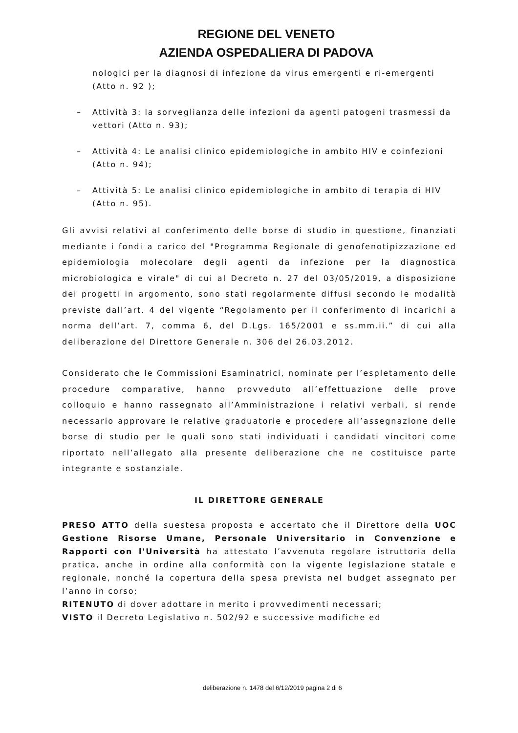REGIONE DEL VENETO
AZIENDA OSPEDALIERA DI PADOVA
nologici per la diagnosi di infezione da virus emergenti e ri-emergenti (Atto n. 92 );
– Attività 3: la sorveglianza delle infezioni da agenti patogeni trasmessi da vettori (Atto n. 93);
– Attività 4: Le analisi clinico epidemiologiche in ambito HIV e coinfezioni (Atto n. 94);
– Attività 5: Le analisi clinico epidemiologiche in ambito di terapia di HIV (Atto n. 95).
Gli avvisi relativi al conferimento delle borse di studio in questione, finanziati mediante i fondi a carico del "Programma Regionale di genofenotipizzazione ed epidemiologia molecolare degli agenti da infezione per la diagnostica microbiologica e virale" di cui al Decreto n. 27 del 03/05/2019, a disposizione dei progetti in argomento, sono stati regolarmente diffusi secondo le modalità previste dall’art. 4 del vigente “Regolamento per il conferimento di incarichi a norma dell’art. 7, comma 6, del D.Lgs. 165/2001 e ss.mm.ii.” di cui alla deliberazione del Direttore Generale n. 306 del 26.03.2012.
Considerato che le Commissioni Esaminatrici, nominate per l’espletamento delle procedure comparative, hanno provveduto all’effettuazione delle prove colloquio e hanno rassegnato all’Amministrazione i relativi verbali, si rende necessario approvare le relative graduatorie e procedere all’assegnazione delle borse di studio per le quali sono stati individuati i candidati vincitori come riportato nell’allegato alla presente deliberazione che ne costituisce parte integrante e sostanziale.
IL DIRETTORE GENERALE
PRESO ATTO della suestesa proposta e accertato che il Direttore della UOC Gestione Risorse Umane, Personale Universitario in Convenzione e Rapporti con l'Università ha attestato l’avvenuta regolare istruttoria della pratica, anche in ordine alla conformità con la vigente legislazione statale e regionale, nonché la copertura della spesa prevista nel budget assegnato per l’anno in corso;
RITENUTO di dover adottare in merito i provvedimenti necessari;
VISTO il Decreto Legislativo n. 502/92 e successive modifiche ed
deliberazione n. 1478 del 6/12/2019 pagina 2 di 6